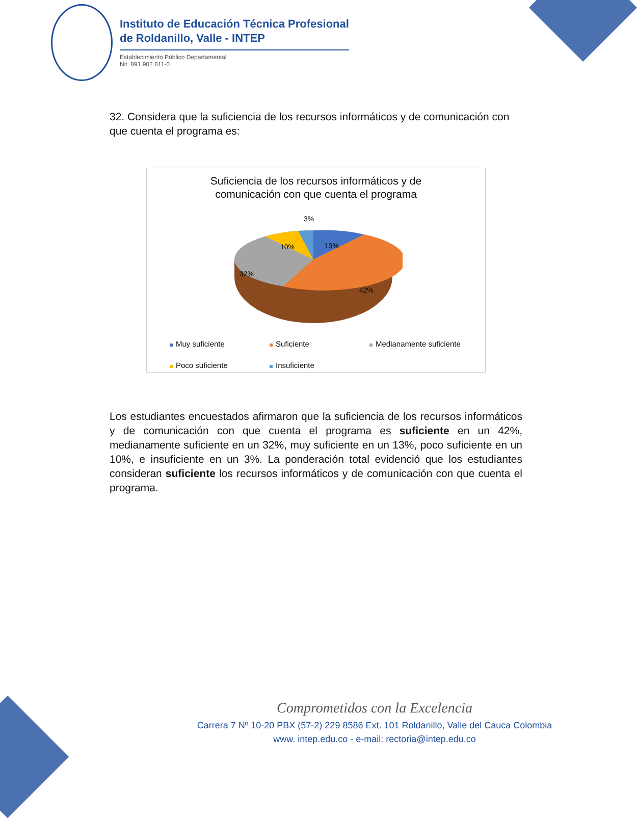Instituto de Educación Técnica Profesional
de Roldanillo, Valle - INTEP
Establecimiento Público Departamental
Nit. 891.902.811-0
32. Considera que la suficiencia de los recursos informáticos y de comunicación con que cuenta el programa es:
Suficiencia de los recursos informáticos y de
comunicación con que cuenta el programa
3%
13%
10%
32%
42%
Muy suficiente
Suficiente
Medianamente suficiente
Poco suficiente
Insuficiente
Los estudiantes encuestados afirmaron que la suficiencia de los recursos informáticos y de comunicación con que cuenta el programa es suficiente en un 42%, medianamente suficiente en un 32%, muy suficiente en un 13%, poco suficiente en un 10%, e insuficiente en un 3%. La ponderación total evidenció que los estudiantes consideran suficiente los recursos informáticos y de comunicación con que cuenta el programa.
Comprometidos con la Excelencia
Carrera 7 Nº 10-20 PBX (57-2) 229 8586 Ext. 101 Roldanillo, Valle del Cauca Colombia
www. intep.edu.co - e-mail: rectoria@intep.edu.co